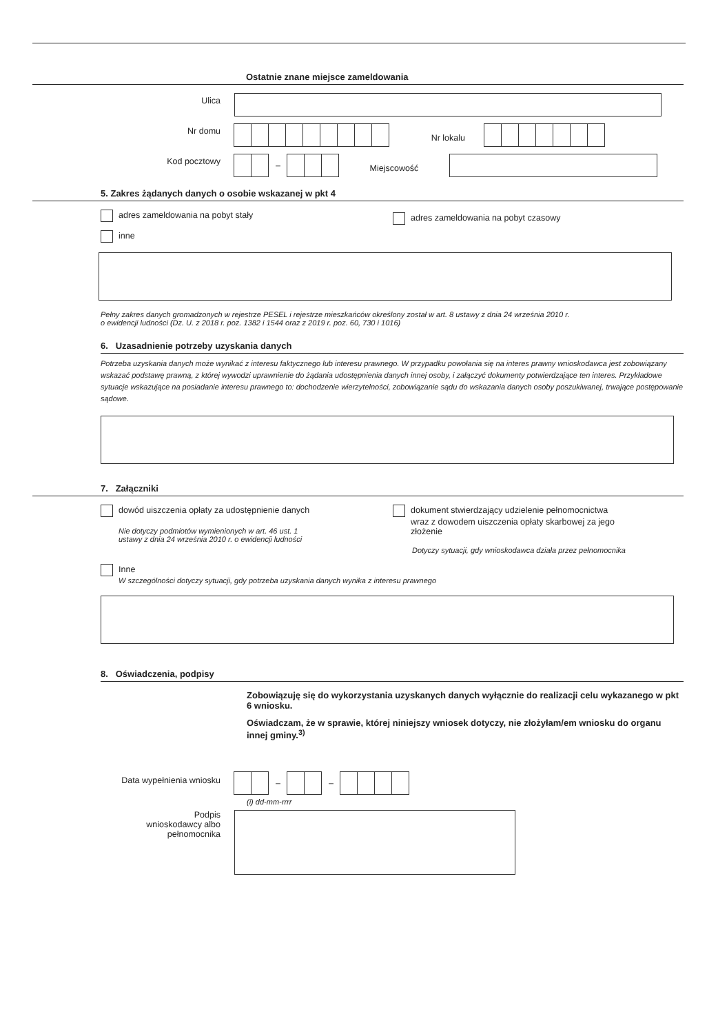Ostatnie znane miejsce zameldowania
Ulica
Nr domu
Nr lokalu
Kod pocztowy
–
Miejscowość
5. Zakres żądanych danych o osobie wskazanej w pkt 4
adres zameldowania na pobyt stały
adres zameldowania na pobyt czasowy
inne
Pełny zakres danych gromadzonych w rejestrze PESEL i rejestrze mieszkańców określony został w art. 8 ustawy z dnia 24 września 2010 r.
o ewidencji ludności (Dz. U. z 2018 r. poz. 1382 i 1544 oraz z 2019 r. poz. 60, 730 i 1016)
6. Uzasadnienie potrzeby uzyskania danych
Potrzeba uzyskania danych może wynikać z interesu faktycznego lub interesu prawnego. W przypadku powołania się na interes prawny wnioskodawca jest zobowiązany wskazać podstawę prawną, z której wywodzi uprawnienie do żądania udostępnienia danych innej osoby, i załączyć dokumenty potwierdzające ten interes. Przykładowe sytuacje wskazujące na posiadanie interesu prawnego to: dochodzenie wierzytelności, zobowiązanie sądu do wskazania danych osoby poszukiwanej, trwające postępowanie sądowe.
7. Załączniki
dowód uiszczenia opłaty za udostępnienie danych
Nie dotyczy podmiotów wymienionych w art. 46 ust. 1
ustawy z dnia 24 września 2010 r. o ewidencji ludności
dokument stwierdzający udzielenie pełnomocnictwa
wraz z dowodem uiszczenia opłaty skarbowej za jego
złożenie
Dotyczy sytuacji, gdy wnioskodawca działa przez pełnomocnika
Inne
W szczególności dotyczy sytuacji, gdy potrzeba uzyskania danych wynika z interesu prawnego
8. Oświadczenia, podpisy
Zobowiązuję się do wykorzystania uzyskanych danych wyłącznie do realizacji celu wykazanego w pkt 6 wniosku.
Oświadczam, że w sprawie, której niniejszy wniosek dotyczy, nie złożyłam/em wniosku do organu innej gminy.<sup>3)</sup>
Data wypełnienia wniosku
– –
(i) dd-mm-rrrr
Podpis
wnioskodawcy albo
pełnomocnika